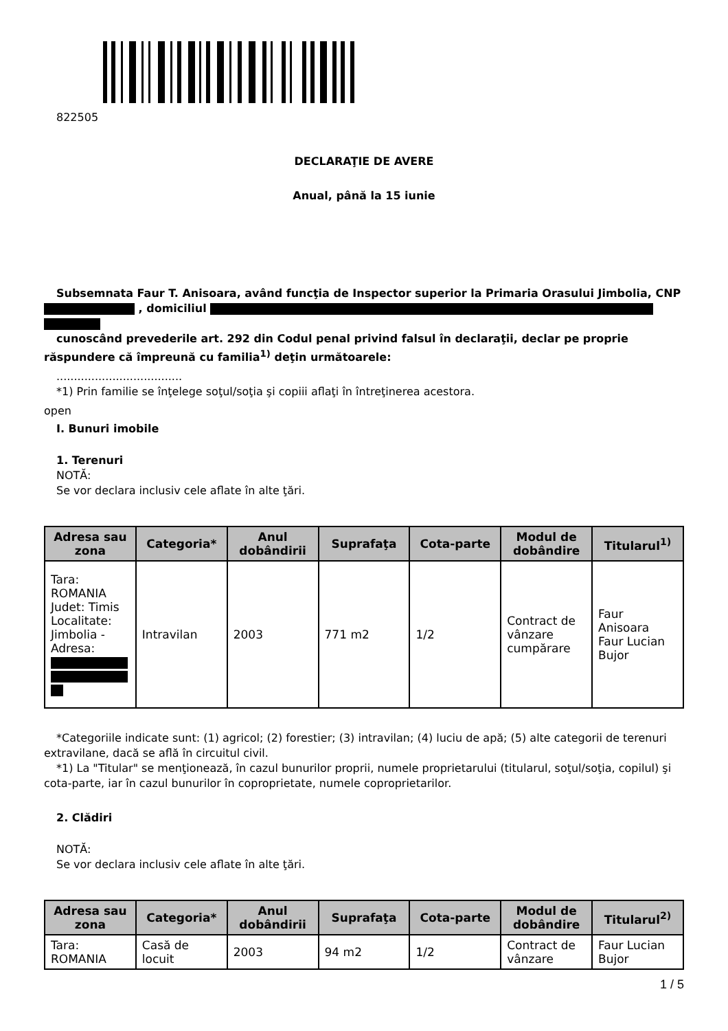822505
DECLARAŢIE DE AVERE
Anual, până la 15 iunie
Subsemnata Faur T. Anisoara, având funcţia de Inspector superior la Primaria Orasului Jimbolia, CNP , domiciliul
cunoscând prevederile art. 292 din Codul penal privind falsul în declaraţii, declar pe proprie răspundere că împreună cu familia<sup>1)</sup> deţin următoarele:
....................................
*1) Prin familie se înţelege soţul/soţia şi copiii aflaţi în întreţinerea acestora.
open
I. Bunuri imobile
1. Terenuri
NOTĂ:
Se vor declara inclusiv cele aflate în alte ţări.
| Adresa sau zona | Categoria* | Anul dobândirii | Suprafaţa | Cota-parte | Modul de dobândire | Titularul<sup>1)</sup> |
| --- | --- | --- | --- | --- | --- | --- |
| Tara: ROMANIA Judet: Timis Localitate: Jimbolia - Adresa: | Intravilan | 2003 | 771 m2 | 1/2 | Contract de vânzare cumpărare | Faur Anisoara Faur Lucian Bujor |
*Categoriile indicate sunt: (1) agricol; (2) forestier; (3) intravilan; (4) luciu de apă; (5) alte categorii de terenuri extravilane, dacă se află în circuitul civil.
*1) La "Titular" se menţionează, în cazul bunurilor proprii, numele proprietarului (titularul, soţul/soţia, copilul) şi cota-parte, iar în cazul bunurilor în coproprietate, numele coproprietarilor.
2. Clădiri
NOTĂ:
Se vor declara inclusiv cele aflate în alte ţări.
| Adresa sau zona | Categoria* | Anul dobândirii | Suprafaţa | Cota-parte | Modul de dobândire | Titularul<sup>2)</sup> |
| --- | --- | --- | --- | --- | --- | --- |
| Tara: ROMANIA | Casă de locuit | 2003 | 94 m2 | 1/2 | Contract de vânzare | Faur Lucian Bujor |
1 / 5